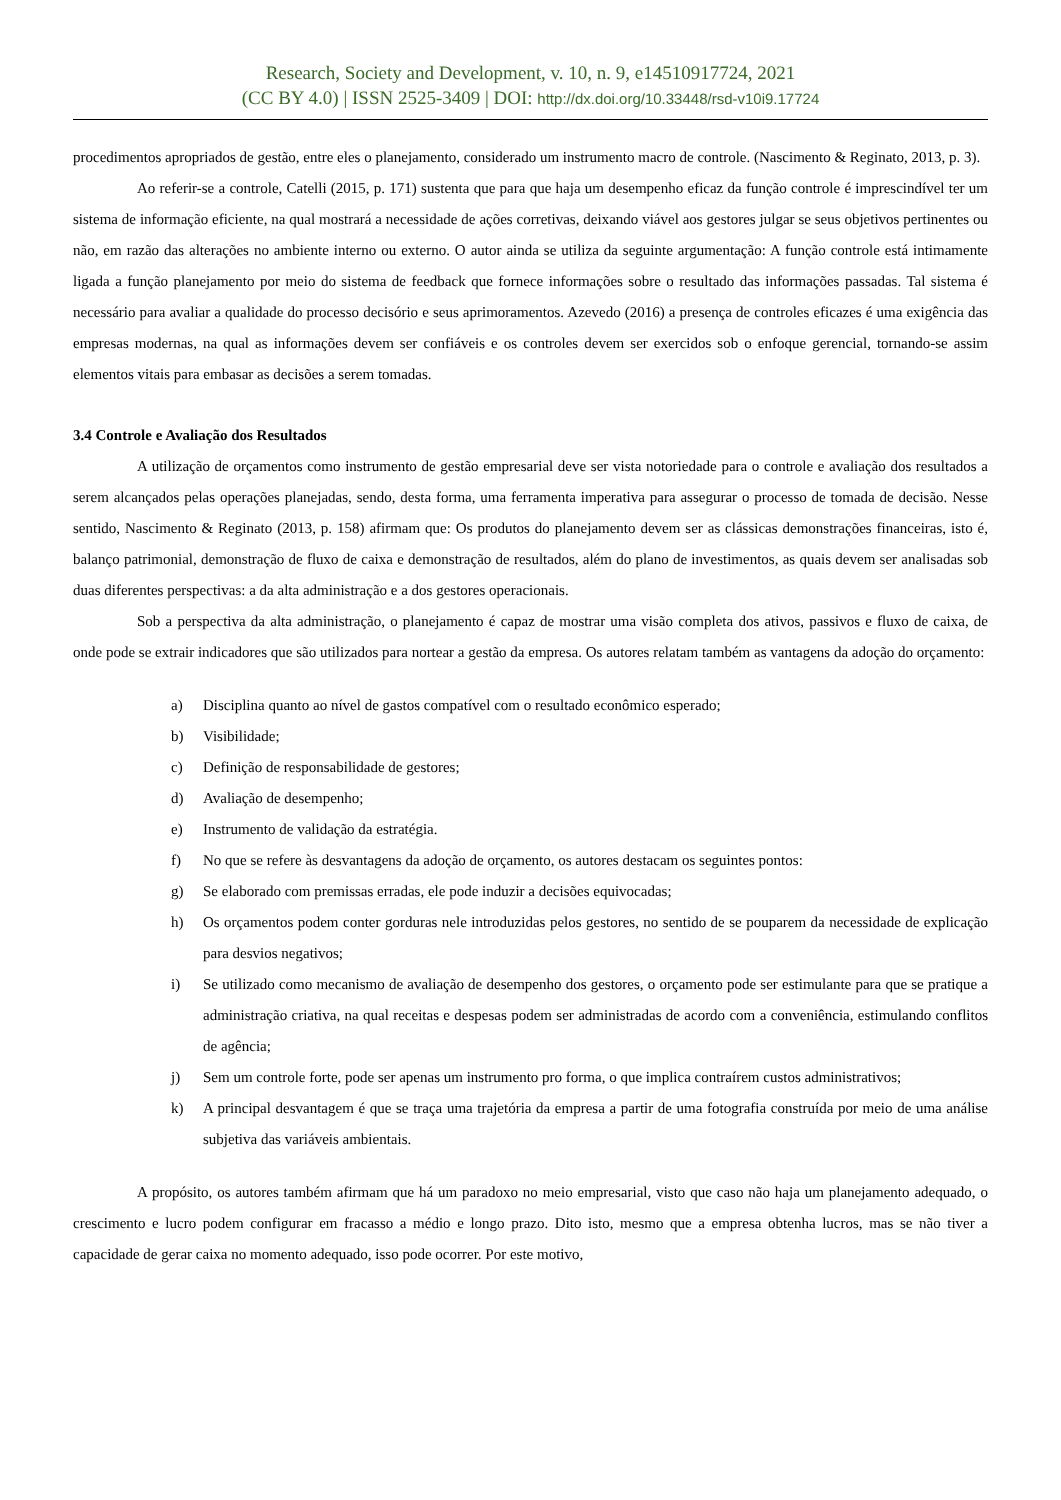Research, Society and Development, v. 10, n. 9, e14510917724, 2021
(CC BY 4.0) | ISSN 2525-3409 | DOI: http://dx.doi.org/10.33448/rsd-v10i9.17724
procedimentos apropriados de gestão, entre eles o planejamento, considerado um instrumento macro de controle. (Nascimento & Reginato, 2013, p. 3).
Ao referir-se a controle, Catelli (2015, p. 171) sustenta que para que haja um desempenho eficaz da função controle é imprescindível ter um sistema de informação eficiente, na qual mostrará a necessidade de ações corretivas, deixando viável aos gestores julgar se seus objetivos pertinentes ou não, em razão das alterações no ambiente interno ou externo. O autor ainda se utiliza da seguinte argumentação: A função controle está intimamente ligada a função planejamento por meio do sistema de feedback que fornece informações sobre o resultado das informações passadas. Tal sistema é necessário para avaliar a qualidade do processo decisório e seus aprimoramentos. Azevedo (2016) a presença de controles eficazes é uma exigência das empresas modernas, na qual as informações devem ser confiáveis e os controles devem ser exercidos sob o enfoque gerencial, tornando-se assim elementos vitais para embasar as decisões a serem tomadas.
3.4 Controle e Avaliação dos Resultados
A utilização de orçamentos como instrumento de gestão empresarial deve ser vista notoriedade para o controle e avaliação dos resultados a serem alcançados pelas operações planejadas, sendo, desta forma, uma ferramenta imperativa para assegurar o processo de tomada de decisão. Nesse sentido, Nascimento & Reginato (2013, p. 158) afirmam que: Os produtos do planejamento devem ser as clássicas demonstrações financeiras, isto é, balanço patrimonial, demonstração de fluxo de caixa e demonstração de resultados, além do plano de investimentos, as quais devem ser analisadas sob duas diferentes perspectivas: a da alta administração e a dos gestores operacionais.
Sob a perspectiva da alta administração, o planejamento é capaz de mostrar uma visão completa dos ativos, passivos e fluxo de caixa, de onde pode se extrair indicadores que são utilizados para nortear a gestão da empresa. Os autores relatam também as vantagens da adoção do orçamento:
a) Disciplina quanto ao nível de gastos compatível com o resultado econômico esperado;
b) Visibilidade;
c) Definição de responsabilidade de gestores;
d) Avaliação de desempenho;
e) Instrumento de validação da estratégia.
f) No que se refere às desvantagens da adoção de orçamento, os autores destacam os seguintes pontos:
g) Se elaborado com premissas erradas, ele pode induzir a decisões equivocadas;
h) Os orçamentos podem conter gorduras nele introduzidas pelos gestores, no sentido de se pouparem da necessidade de explicação para desvios negativos;
i) Se utilizado como mecanismo de avaliação de desempenho dos gestores, o orçamento pode ser estimulante para que se pratique a administração criativa, na qual receitas e despesas podem ser administradas de acordo com a conveniência, estimulando conflitos de agência;
j) Sem um controle forte, pode ser apenas um instrumento pro forma, o que implica contraírem custos administrativos;
k) A principal desvantagem é que se traça uma trajetória da empresa a partir de uma fotografia construída por meio de uma análise subjetiva das variáveis ambientais.
A propósito, os autores também afirmam que há um paradoxo no meio empresarial, visto que caso não haja um planejamento adequado, o crescimento e lucro podem configurar em fracasso a médio e longo prazo. Dito isto, mesmo que a empresa obtenha lucros, mas se não tiver a capacidade de gerar caixa no momento adequado, isso pode ocorrer. Por este motivo,